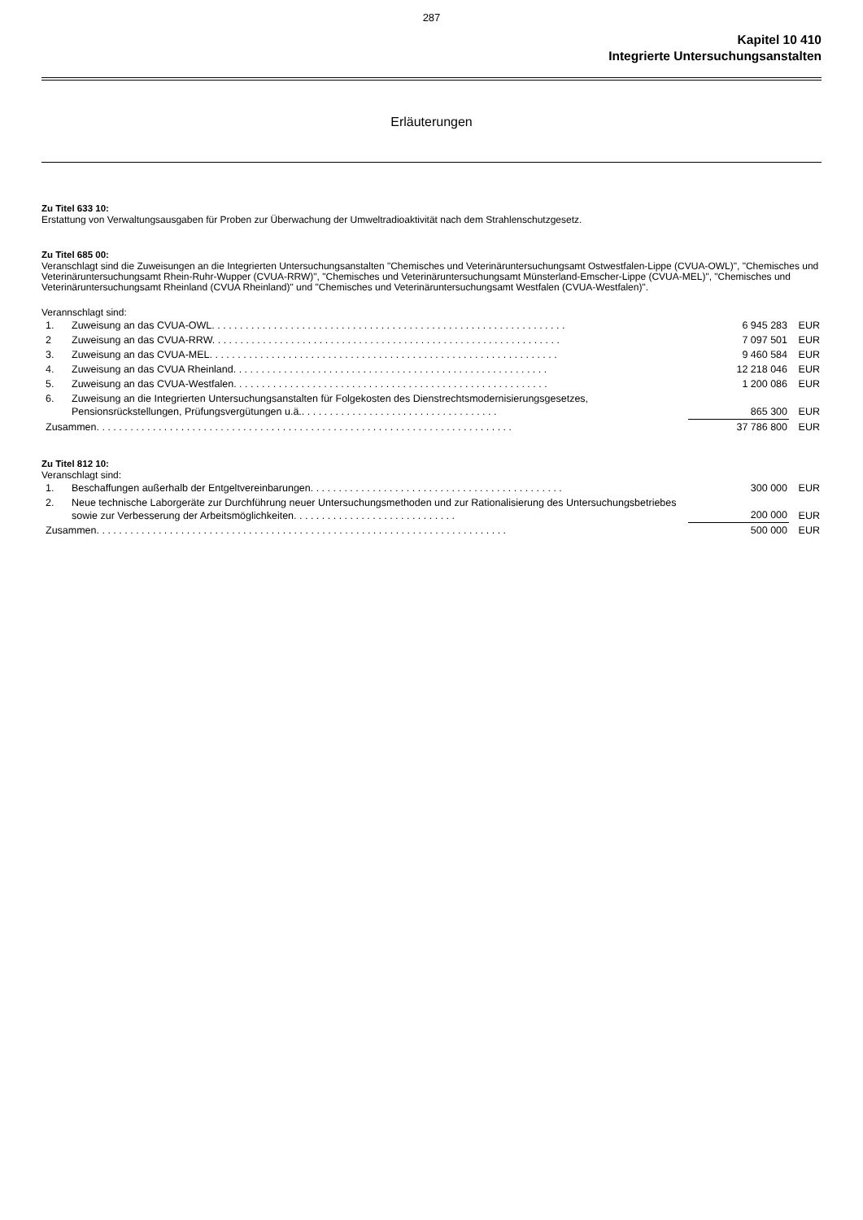287
Kapitel 10 410
Integrierte Untersuchungsanstalten
Erläuterungen
Zu Titel 633 10:
Erstattung von Verwaltungsausgaben für Proben zur Überwachung der Umweltradioaktivität nach dem Strahlenschutzgesetz.
Zu Titel 685 00:
Veranschlagt sind die Zuweisungen an die Integrierten Untersuchungsanstalten "Chemisches und Veterinäruntersuchungsamt Ostwestfalen-Lippe (CVUA-OWL)", "Chemisches und Veterinäruntersuchungsamt Rhein-Ruhr-Wupper (CVUA-RRW)", "Chemisches und Veterinäruntersuchungsamt Münsterland-Emscher-Lippe (CVUA-MEL)", "Chemisches und Veterinäruntersuchungsamt Rheinland (CVUA Rheinland)" und "Chemisches und Veterinäruntersuchungsamt Westfalen (CVUA-Westfalen)".
Verannschlagt sind:
| 1. | Zuweisung an das CVUA-OWL. . . . . . . . . . . . . . . . . . . . . . . . . . . . . . . . . . . . . . . . . . . . . . . . . . . . . . . . . . . . . . . | 6 945 283 | EUR |
| 2 | Zuweisung an das CVUA-RRW. . . . . . . . . . . . . . . . . . . . . . . . . . . . . . . . . . . . . . . . . . . . . . . . . . . . . . . . . . . . . . | 7 097 501 | EUR |
| 3. | Zuweisung an das CVUA-MEL. . . . . . . . . . . . . . . . . . . . . . . . . . . . . . . . . . . . . . . . . . . . . . . . . . . . . . . . . . . . . . | 9 460 584 | EUR |
| 4. | Zuweisung an das CVUA Rheinland. . . . . . . . . . . . . . . . . . . . . . . . . . . . . . . . . . . . . . . . . . . . . . . . . . . . . . . . | 12 218 046 | EUR |
| 5. | Zuweisung an das CVUA-Westfalen. . . . . . . . . . . . . . . . . . . . . . . . . . . . . . . . . . . . . . . . . . . . . . . . . . . . . . . . | 1 200 086 | EUR |
| 6. | Zuweisung an die Integrierten Untersuchungsanstalten für Folgekosten des Dienstrechtsmodernisierungsgesetzes, Pensionsrückstellungen, Prüfungsvergütungen u.ä.. . . . . . . . . . . . . . . . . . . . . . . . . . . . . . . . . . . | 865 300 | EUR |
| Zusammen. . . . . . . . . . . . . . . . . . . . . . . . . . . . . . . . . . . . . . . . . . . . . . . . . . . . . . . . . . . . . . . . . . . . . . . . . . | | 37 786 800 | EUR |
Zu Titel 812 10:
Veranschlagt sind:
| 1. | Beschaffungen außerhalb der Entgeltvereinbarungen. . . . . . . . . . . . . . . . . . . . . . . . . . . . . . . . . . . . . . . . . . . . . | 300 000 | EUR |
| 2. | Neue technische Laborgeräte zur Durchführung neuer Untersuchungsmethoden und zur Rationalisierung des Untersuchungsbetriebes sowie zur Verbesserung der Arbeitsmöglichkeiten. . . . . . . . . . . . . . . . . . . . . . . . . . . . . | 200 000 | EUR |
| Zusammen. . . . . . . . . . . . . . . . . . . . . . . . . . . . . . . . . . . . . . . . . . . . . . . . . . . . . . . . . . . . . . . . . . . . . . . . . | | 500 000 | EUR |